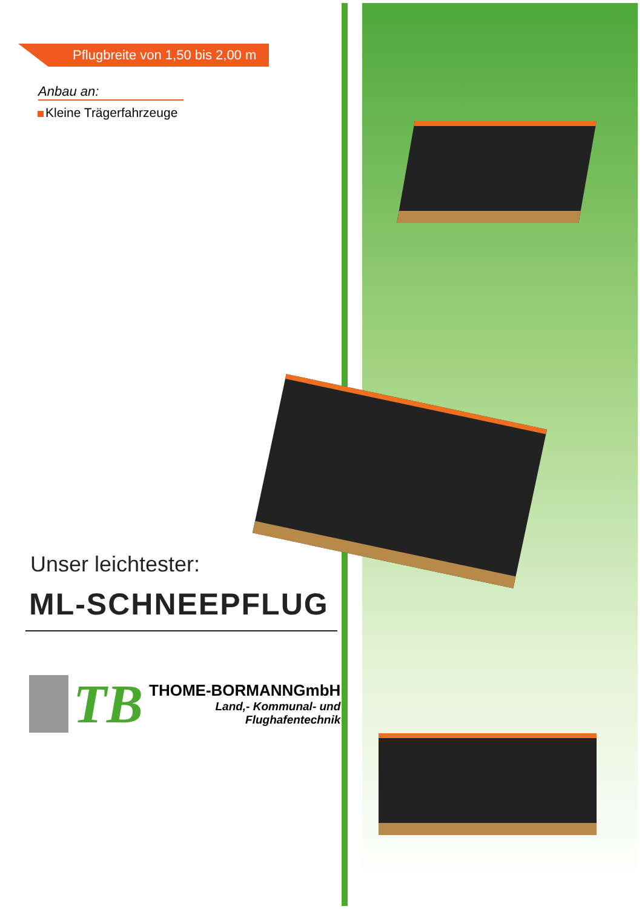Pflugbreite von 1,50 bis 2,00 m
Anbau an:
Kleine Trägerfahrzeuge
Unser leichtester:
ML-SCHNEEPFLUG
TB
THOME-BORMANN GmbH
Land,- Kommunal- und
Flughafentechnik